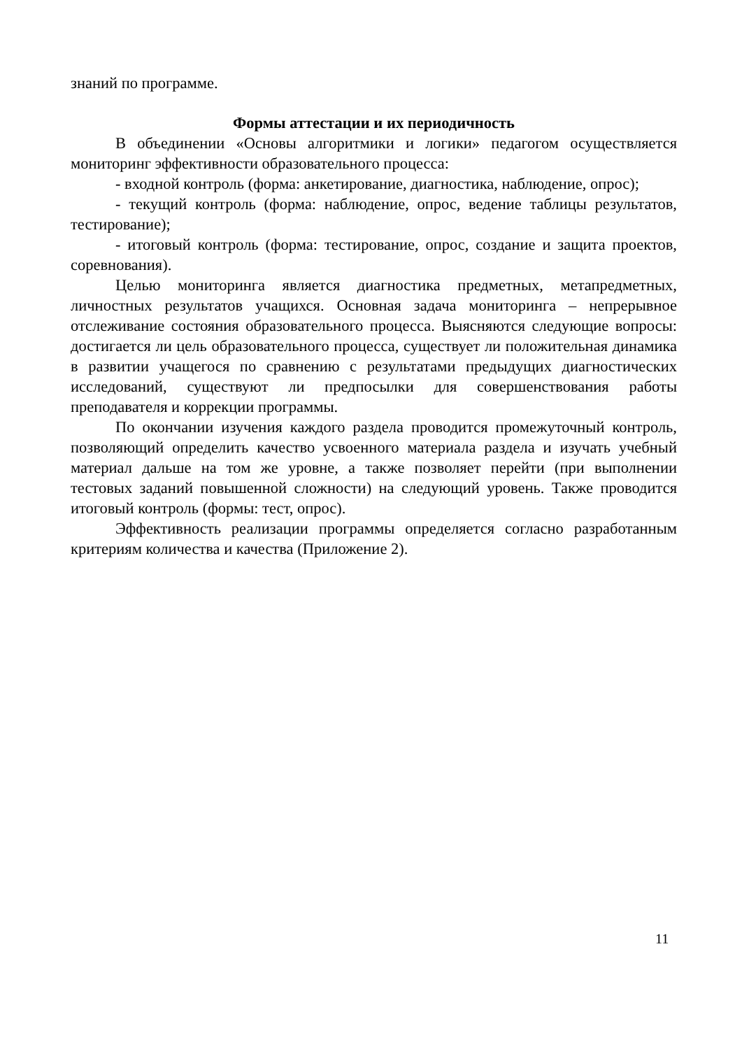знаний по программе.
Формы аттестации и их периодичность
В объединении «Основы алгоритмики и логики» педагогом осуществляется мониторинг эффективности образовательного процесса:
- входной контроль (форма: анкетирование, диагностика, наблюдение, опрос);
- текущий контроль (форма: наблюдение, опрос, ведение таблицы результатов, тестирование);
- итоговый контроль (форма: тестирование, опрос, создание и защита проектов, соревнования).
Целью мониторинга является диагностика предметных, метапредметных, личностных результатов учащихся. Основная задача мониторинга – непрерывное отслеживание состояния образовательного процесса. Выясняются следующие вопросы: достигается ли цель образовательного процесса, существует ли положительная динамика в развитии учащегося по сравнению с результатами предыдущих диагностических исследований, существуют ли предпосылки для совершенствования работы преподавателя и коррекции программы.
По окончании изучения каждого раздела проводится промежуточный контроль, позволяющий определить качество усвоенного материала раздела и изучать учебный материал дальше на том же уровне, а также позволяет перейти (при выполнении тестовых заданий повышенной сложности) на следующий уровень. Также проводится итоговый контроль (формы: тест, опрос).
Эффективность реализации программы определяется согласно разработанным критериям количества и качества (Приложение 2).
11